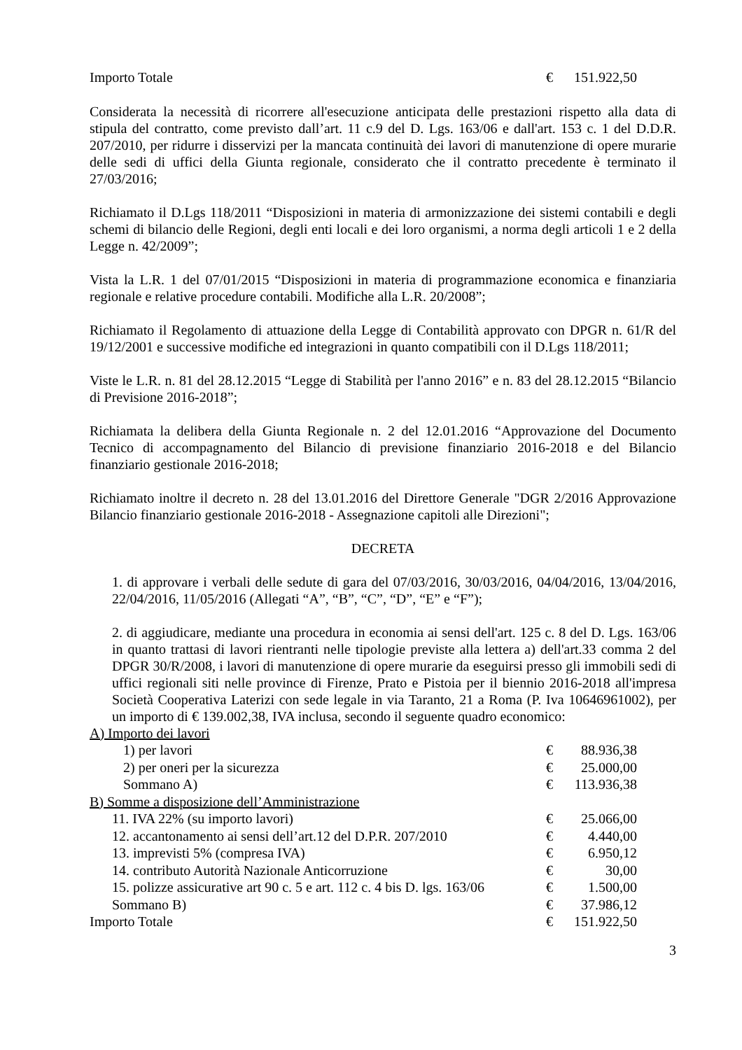| Importo Totale | € | 151.922,50 |
Considerata la necessità di ricorrere all'esecuzione anticipata delle prestazioni rispetto alla data di stipula del contratto, come previsto dall’art. 11 c.9 del D. Lgs. 163/06 e dall'art. 153 c. 1 del D.D.R. 207/2010, per ridurre i disservizi per la mancata continuità dei lavori di manutenzione di opere murarie delle sedi di uffici della Giunta regionale, considerato che il contratto precedente è terminato il 27/03/2016;
Richiamato il D.Lgs 118/2011 “Disposizioni in materia di armonizzazione dei sistemi contabili e degli schemi di bilancio delle Regioni, degli enti locali e dei loro organismi, a norma degli articoli 1 e 2 della Legge n. 42/2009”;
Vista la L.R. 1 del 07/01/2015 “Disposizioni in materia di programmazione economica e finanziaria regionale e relative procedure contabili. Modifiche alla L.R. 20/2008”;
Richiamato il Regolamento di attuazione della Legge di Contabilità approvato con DPGR n. 61/R del 19/12/2001 e successive modifiche ed integrazioni in quanto compatibili con il D.Lgs 118/2011;
Viste le L.R. n. 81 del 28.12.2015 “Legge di Stabilità per l'anno 2016” e n. 83 del 28.12.2015 “Bilancio di Previsione 2016-2018”;
Richiamata la delibera della Giunta Regionale n. 2 del 12.01.2016 “Approvazione del Documento Tecnico di accompagnamento del Bilancio di previsione finanziario 2016-2018 e del Bilancio finanziario gestionale 2016-2018;
Richiamato inoltre il decreto n. 28 del 13.01.2016 del Direttore Generale "DGR 2/2016 Approvazione Bilancio finanziario gestionale 2016-2018 - Assegnazione capitoli alle Direzioni";
DECRETA
1. di approvare i verbali delle sedute di gara del 07/03/2016, 30/03/2016, 04/04/2016, 13/04/2016, 22/04/2016, 11/05/2016 (Allegati “A”, “B”, “C”, “D”, “E” e “F”);
2. di aggiudicare, mediante una procedura in economia ai sensi dell'art. 125 c. 8 del D. Lgs. 163/06 in quanto trattasi di lavori rientranti nelle tipologie previste alla lettera a) dell'art.33 comma 2 del DPGR 30/R/2008, i lavori di manutenzione di opere murarie da eseguirsi presso gli immobili sedi di uffici regionali siti nelle province di Firenze, Prato e Pistoia per il biennio 2016-2018 all'impresa Società Cooperativa Laterizi con sede legale in via Taranto, 21 a Roma (P. Iva 10646961002), per un importo di € 139.002,38, IVA inclusa, secondo il seguente quadro economico:
| A) Importo dei lavori | | |
| 1) per lavori | € | 88.936,38 |
| 2) per oneri per la sicurezza | € | 25.000,00 |
| Sommano A) | € | 113.936,38 |
| B) Somme a disposizione dell’Amministrazione | | |
| 11. IVA 22% (su importo lavori) | € | 25.066,00 |
| 12. accantonamento ai sensi dell’art.12 del D.P.R. 207/2010 | € | 4.440,00 |
| 13. imprevisti 5% (compresa IVA) | € | 6.950,12 |
| 14. contributo Autorità Nazionale Anticorruzione | € | 30,00 |
| 15. polizze assicurative art 90 c. 5 e art. 112 c. 4 bis D. lgs. 163/06 | € | 1.500,00 |
| Sommano B) | € | 37.986,12 |
| Importo Totale | € | 151.922,50 |
3